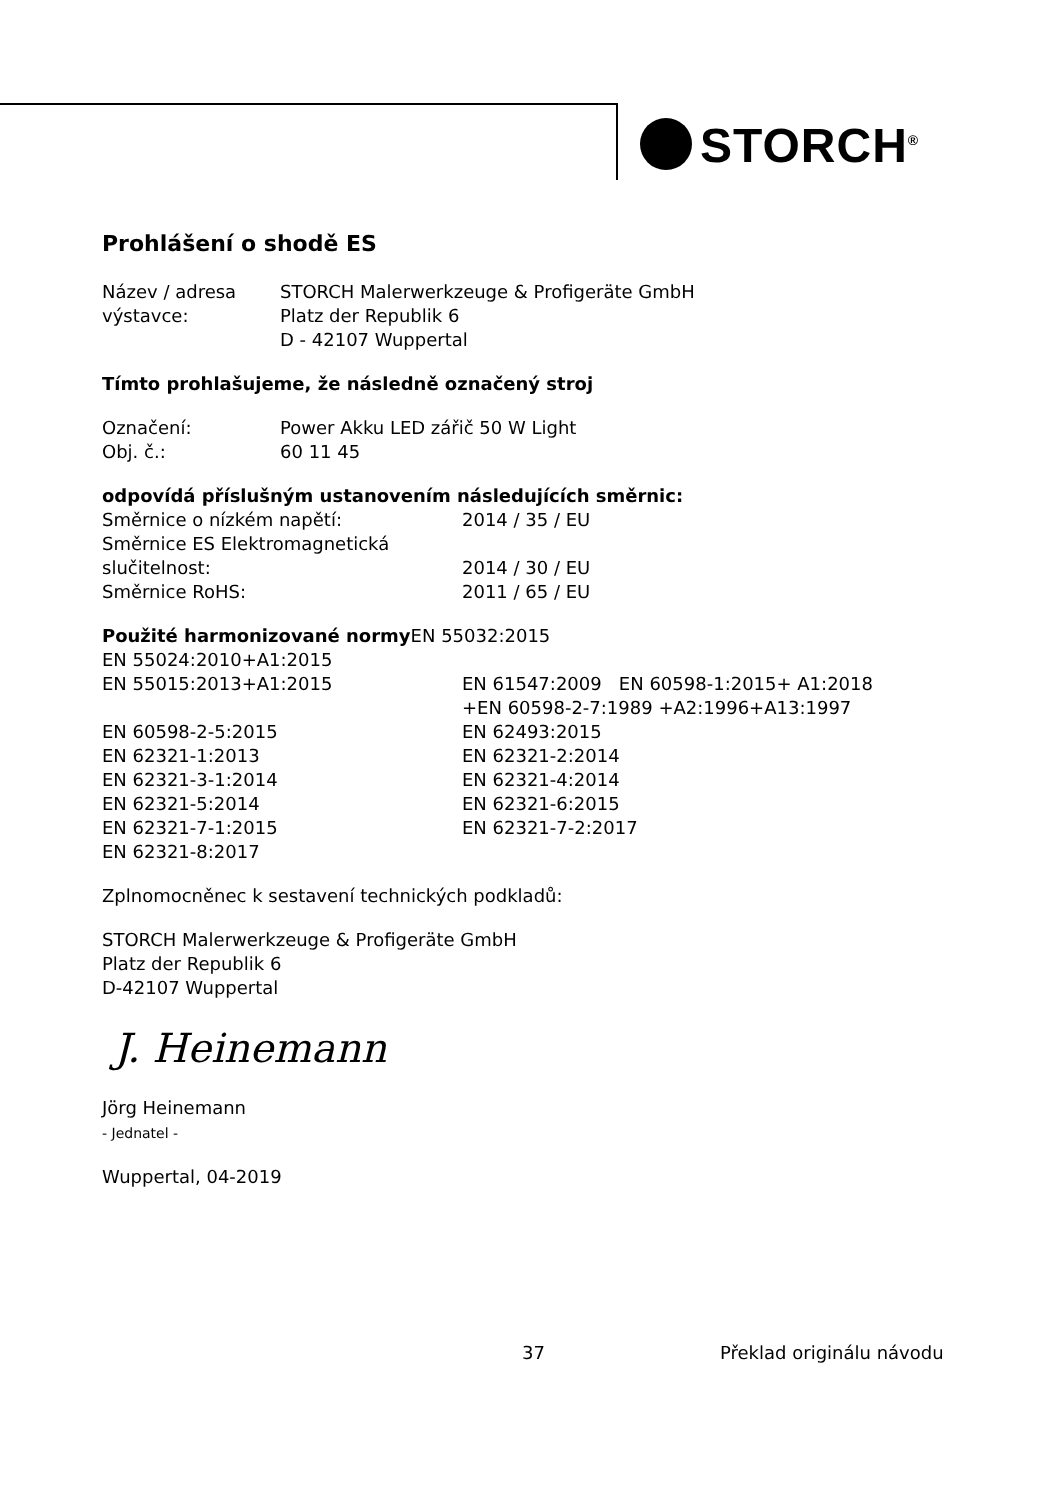STORCH<sup>®</sup>
Prohlášení o shodě ES
Název / adresa STORCH Malerwerkzeuge & Profigeräte GmbH
výstavce: Platz der Republik 6
D - 42107 Wuppertal
Tímto prohlašujeme, že následně označený stroj
Označení: Power Akku LED zářič 50 W Light
Obj. č.: 60 11 45
odpovídá příslušným ustanovením následujících směrnic:
Směrnice o nízkém napětí: 2014 / 35 / EU
Směrnice ES Elektromagnetická
slučitelnost: 2014 / 30 / EU
Směrnice RoHS: 2011 / 65 / EU
Použité harmonizované normy EN 55032:2015
EN 55024:2010+A1:2015
EN 55015:2013+A1:2015 EN 61547:2009 EN 60598-1:2015+ A1:2018
+EN 60598-2-7:1989 +A2:1996+A13:1997
EN 60598-2-5:2015 EN 62493:2015
EN 62321-1:2013 EN 62321-2:2014
EN 62321-3-1:2014 EN 62321-4:2014
EN 62321-5:2014 EN 62321-6:2015
EN 62321-7-1:2015 EN 62321-7-2:2017
EN 62321-8:2017
Zplnomocněnec k sestavení technických podkladů:
STORCH Malerwerkzeuge & Profigeräte GmbH
Platz der Republik 6
D-42107 Wuppertal
J. Heinemann
Jörg Heinemann
- Jednatel -
Wuppertal, 04-2019
37 Překlad originálu návodu